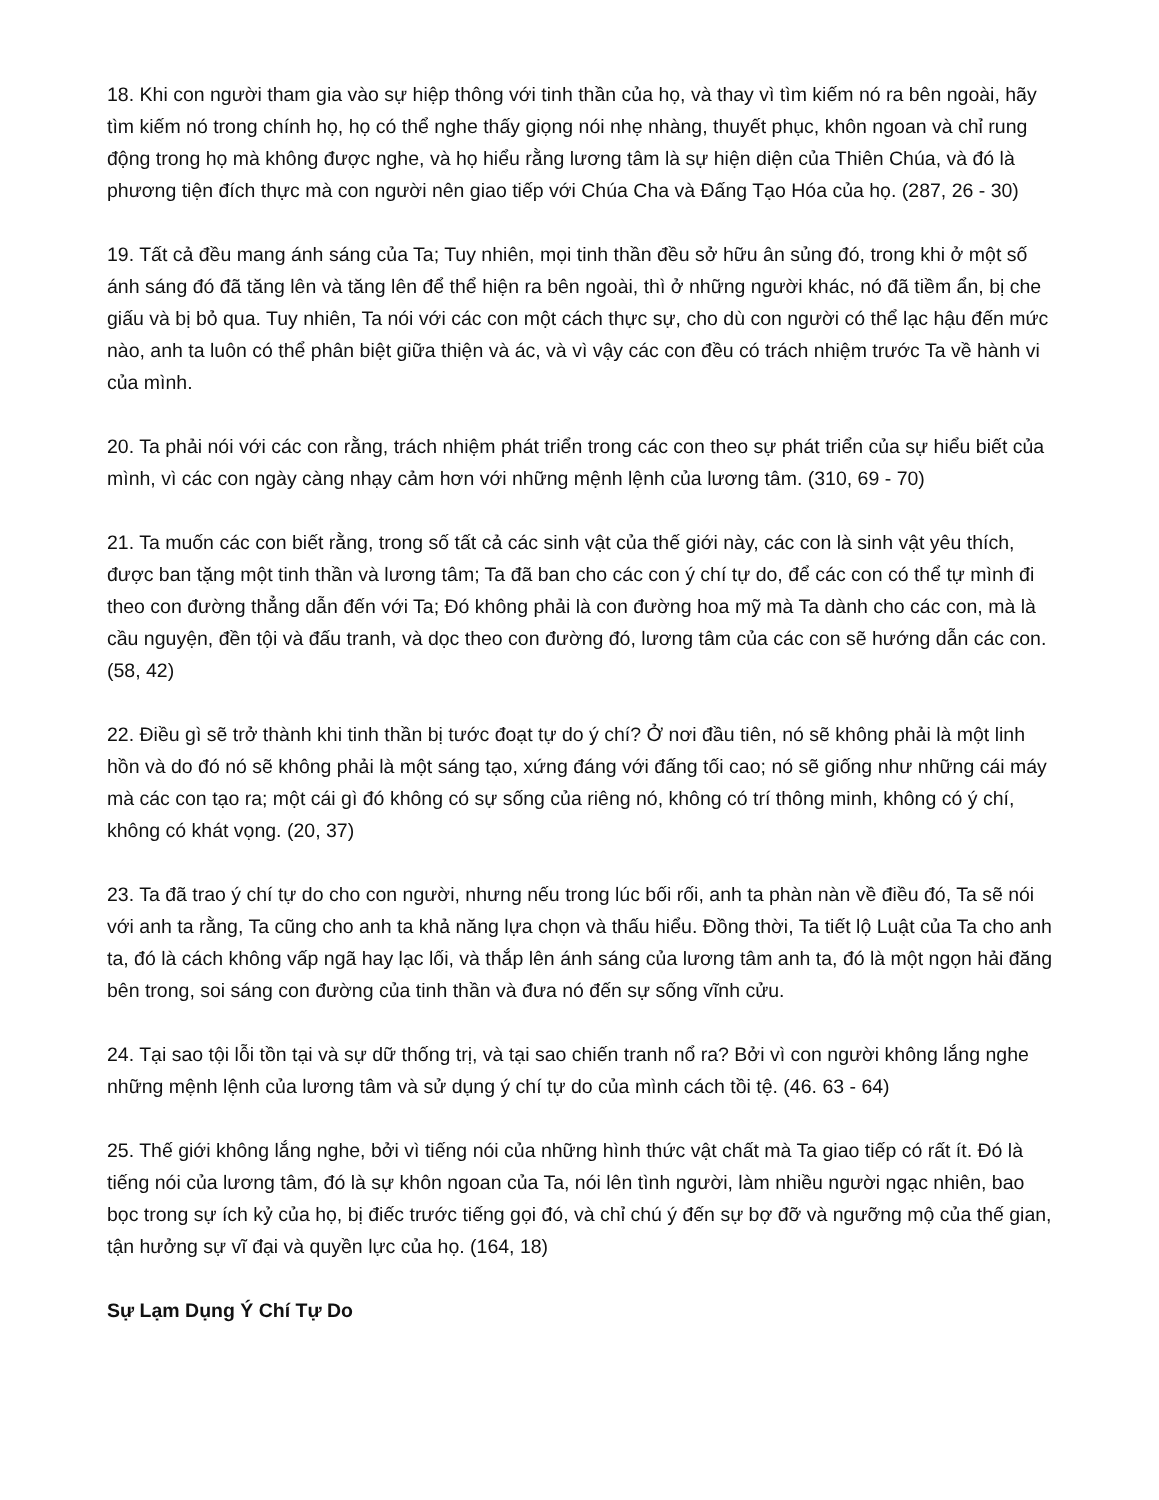18. Khi con người tham gia vào sự hiệp thông với tinh thần của họ, và thay vì tìm kiếm nó ra bên ngoài, hãy tìm kiếm nó trong chính họ, họ có thể nghe thấy giọng nói nhẹ nhàng, thuyết phục, khôn ngoan và chỉ rung động trong họ mà không được nghe, và họ hiểu rằng lương tâm là sự hiện diện của Thiên Chúa, và đó là phương tiện đích thực mà con người nên giao tiếp với Chúa Cha và Đấng Tạo Hóa của họ. (287, 26 - 30)
19. Tất cả đều mang ánh sáng của Ta; Tuy nhiên, mọi tinh thần đều sở hữu ân sủng đó, trong khi ở một số ánh sáng đó đã tăng lên và tăng lên để thể hiện ra bên ngoài, thì ở những người khác, nó đã tiềm ẩn, bị che giấu và bị bỏ qua. Tuy nhiên, Ta nói với các con một cách thực sự, cho dù con người có thể lạc hậu đến mức nào, anh ta luôn có thể phân biệt giữa thiện và ác, và vì vậy các con đều có trách nhiệm trước Ta về hành vi của mình.
20. Ta phải nói với các con rằng, trách nhiệm phát triển trong các con theo sự phát triển của sự hiểu biết của mình, vì các con ngày càng nhạy cảm hơn với những mệnh lệnh của lương tâm. (310, 69 - 70)
21. Ta muốn các con biết rằng, trong số tất cả các sinh vật của thế giới này, các con là sinh vật yêu thích, được ban tặng một tinh thần và lương tâm; Ta đã ban cho các con ý chí tự do, để các con có thể tự mình đi theo con đường thẳng dẫn đến với Ta; Đó không phải là con đường hoa mỹ mà Ta dành cho các con, mà là cầu nguyện, đền tội và đấu tranh, và dọc theo con đường đó, lương tâm của các con sẽ hướng dẫn các con. (58, 42)
22. Điều gì sẽ trở thành khi tinh thần bị tước đoạt tự do ý chí? Ở nơi đầu tiên, nó sẽ không phải là một linh hồn và do đó nó sẽ không phải là một sáng tạo, xứng đáng với đấng tối cao; nó sẽ giống như những cái máy mà các con tạo ra; một cái gì đó không có sự sống của riêng nó, không có trí thông minh, không có ý chí, không có khát vọng. (20, 37)
23. Ta đã trao ý chí tự do cho con người, nhưng nếu trong lúc bối rối, anh ta phàn nàn về điều đó, Ta sẽ nói với anh ta rằng, Ta cũng cho anh ta khả năng lựa chọn và thấu hiểu. Đồng thời, Ta tiết lộ Luật của Ta cho anh ta, đó là cách không vấp ngã hay lạc lối, và thắp lên ánh sáng của lương tâm anh ta, đó là một ngọn hải đăng bên trong, soi sáng con đường của tinh thần và đưa nó đến sự sống vĩnh cửu.
24. Tại sao tội lỗi tồn tại và sự dữ thống trị, và tại sao chiến tranh nổ ra? Bởi vì con người không lắng nghe những mệnh lệnh của lương tâm và sử dụng ý chí tự do của mình cách tồi tệ. (46. 63 - 64)
25. Thế giới không lắng nghe, bởi vì tiếng nói của những hình thức vật chất mà Ta giao tiếp có rất ít. Đó là tiếng nói của lương tâm, đó là sự khôn ngoan của Ta, nói lên tình người, làm nhiều người ngạc nhiên, bao bọc trong sự ích kỷ của họ, bị điếc trước tiếng gọi đó, và chỉ chú ý đến sự bợ đỡ và ngưỡng mộ của thế gian, tận hưởng sự vĩ đại và quyền lực của họ. (164, 18)
Sự Lạm Dụng Ý Chí Tự Do